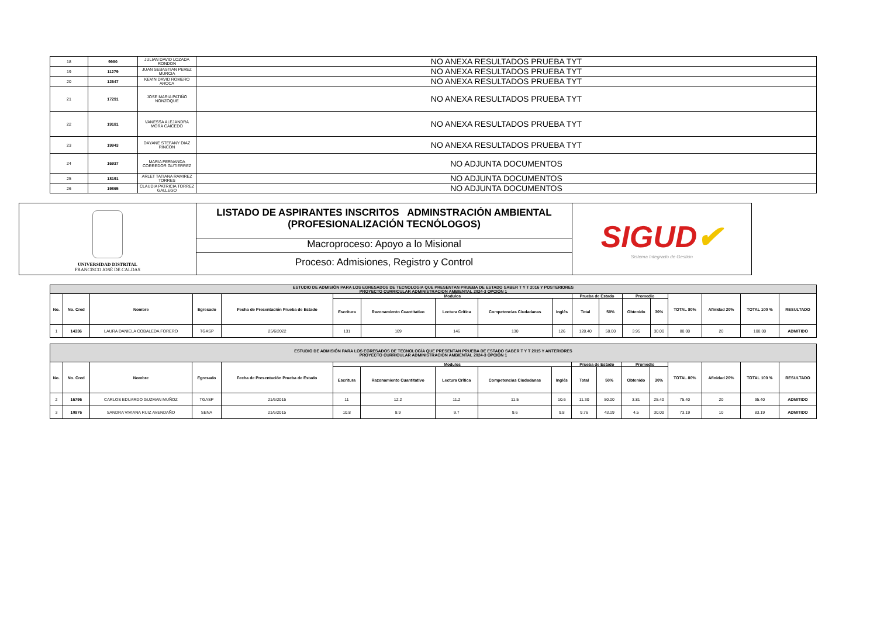| 18 | 9980 | JULIAN DAVID LOZADA RONDON | NO ANEXA RESULTADOS PRUEBA TYT |
| 19 | 11279 | JUAN SEBASTIAN PEREZ MURCIA | NO ANEXA RESULTADOS PRUEBA TYT |
| 20 | 12647 | KEVIN DAVID ROMERO AROCA | NO ANEXA RESULTADOS PRUEBA TYT |
| 21 | 17291 | JOSE MARIA PATIÑO NONZOQUE | NO ANEXA RESULTADOS PRUEBA TYT |
| 22 | 19181 | VANESSA ALEJANDRA MORA CAICEDO | NO ANEXA RESULTADOS PRUEBA TYT |
| 23 | 19943 | DAYANE STEFANY DIAZ RINCON | NO ANEXA RESULTADOS PRUEBA TYT |
| 24 | 16937 | MARIA FERNANDA CORREDOR GUTIERREZ | NO ADJUNTA DOCUMENTOS |
| 25 | 18191 | ARLET TATIANA RAMIREZ TORRES | NO ADJUNTA DOCUMENTOS |
| 26 | 19865 | CLAUDIA PATRICIA TORREZ GALLEGO | NO ADJUNTA DOCUMENTOS |
UNIVERSIDAD DISTRITAL
FRANCISCO JOSÉ DE CALDAS
LISTADO DE ASPIRANTES INSCRITOS ADMINSTRACIÓN AMBIENTAL
(PROFESIONALIZACIÓN TECNÓLOGOS)
Macroproceso: Apoyo a lo Misional
Proceso: Admisiones, Registro y Control
SIGUD✔
Sistema Integrado de Gestión
| ESTUDIO DE ADMISIÓN PARA LOS EGRESADOS DE TECNOLOGIA QUE PRESENTAN PRUEBA DE ESTADO SABER T Y T 2016 Y POSTERIORES PROYECTO CURRICULAR ADMINISTRACION AMBIENTAL 2024-3 OPCIÓN 1 | | | | | | | | | | | | | | | | | |
| --- | --- | --- | --- | --- | --- | --- | --- | --- | --- | --- | --- | --- | --- | --- | --- | --- | --- |
| No. | No. Cred | Nombre | Egresado | Fecha de Presentación Prueba de Estado | Modulos | | | | | Prueba de Estado | | Promedio | | TOTAL 80% | Afinidad 20% | TOTAL 100 % | RESULTADO |
| | | | | | Escritura | Razonamiento Cuantitativo | Lectura Crítica | Competencias Ciudadanas | Inglés | Total | 50% | Obtenido | 30% | | | | |
| 1 | 14336 | LAURA DANIELA COBALEDA FORERO | TGASP | 25/6/2022 | 131 | 109 | 146 | 130 | 126 | 128.40 | 50.00 | 3.95 | 30.00 | 80.00 | 20 | 100.00 | ADMITIDO |
| ESTUDIO DE ADMISIÓN PARA LOS EGRESADOS DE TECNOLOGÍA QUE PRESENTAN PRUEBA DE ESTADO SABER T Y T 2015 Y ANTERIORES PROYECTO CURRICULAR ADMINISTRACION AMBIENTAL 2024-3 OPCIÓN 1 | | | | | | | | | | | | | | | | | |
| --- | --- | --- | --- | --- | --- | --- | --- | --- | --- | --- | --- | --- | --- | --- | --- | --- | --- |
| No. | No. Cred | Nombre | Egresado | Fecha de Presentación Prueba de Estado | Modulos | | | | | Prueba de Estado | | Promedio | | TOTAL 80% | Afinidad 20% | TOTAL 100 % | RESULTADO |
| | | | | | Escritura | Razonamiento Cuantitativo | Lectura Crítica | Competencias Ciudadanas | Inglés | Total | 50% | Obtenido | 30% | | | | |
| 2 | 16796 | CARLOS EDUARDO GUZMAN MUÑOZ | TGASP | 21/6/2015 | 11 | 12.2 | 11.2 | 11.5 | 10.6 | 11.30 | 50.00 | 3.81 | 25.40 | 75.40 | 20 | 95.40 | ADMITIDO |
| 3 | 10976 | SANDRA VIVIANA RUIZ AVENDAÑO | SENA | 21/6/2015 | 10.8 | 8.9 | 9.7 | 9.6 | 9.8 | 9.76 | 43.19 | 4.5 | 30.00 | 73.19 | 10 | 83.19 | ADMITIDO |